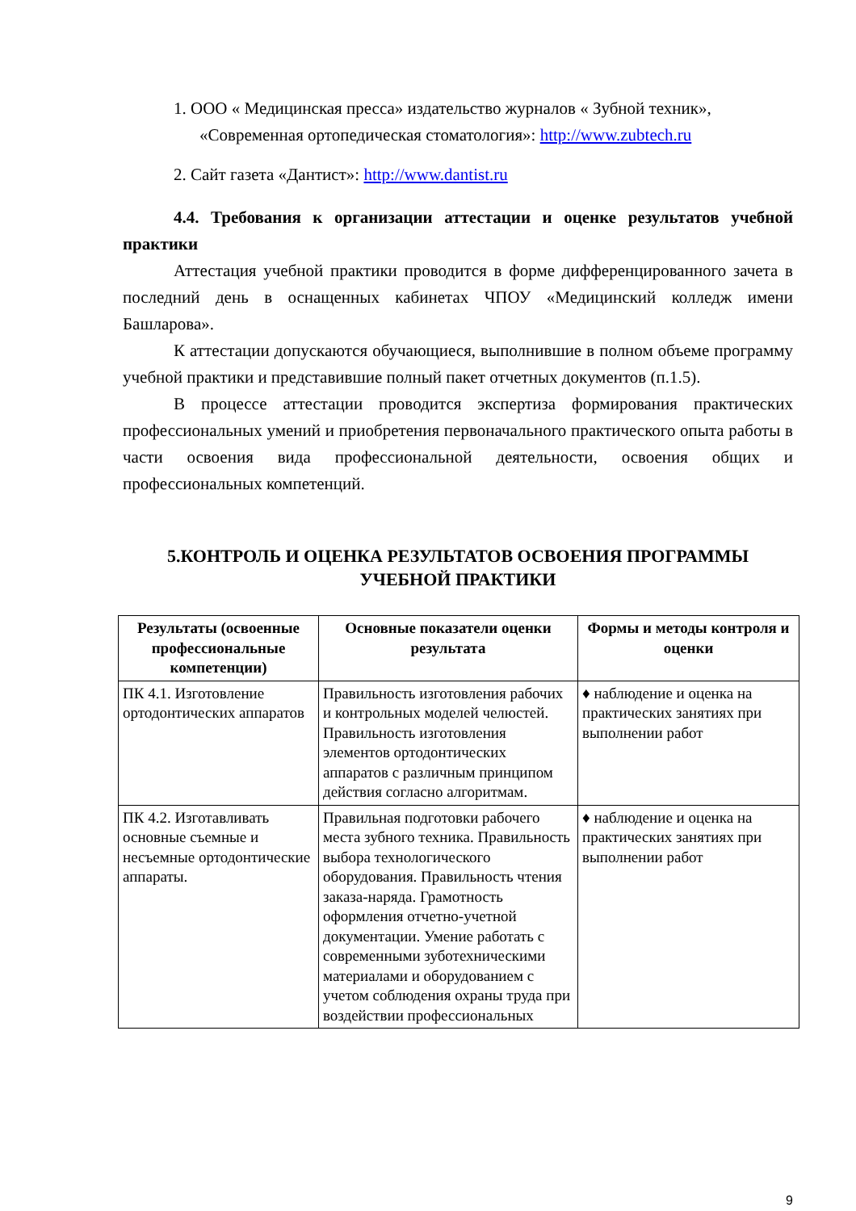1. ООО « Медицинская пресса» издательство журналов « Зубной техник», «Современная ортопедическая стоматология»: http://www.zubtech.ru
2. Сайт газета «Дантист»: http://www.dantist.ru
4.4. Требования к организации аттестации и оценке результатов учебной практики
Аттестация учебной практики проводится в форме дифференцированного зачета в последний день в оснащенных кабинетах ЧПОУ «Медицинский колледж имени Башларова».
К аттестации допускаются обучающиеся, выполнившие в полном объеме программу учебной практики и представившие полный пакет отчетных документов (п.1.5).
В процессе аттестации проводится экспертиза формирования практических профессиональных умений и приобретения первоначального практического опыта работы в части освоения вида профессиональной деятельности, освоения общих и профессиональных компетенций.
5.КОНТРОЛЬ И ОЦЕНКА РЕЗУЛЬТАТОВ ОСВОЕНИЯ ПРОГРАММЫ УЧЕБНОЙ ПРАКТИКИ
| Результаты (освоенные профессиональные компетенции) | Основные показатели оценки результата | Формы и методы контроля и оценки |
| --- | --- | --- |
| ПК 4.1. Изготовление ортодонтических аппаратов | Правильность изготовления рабочих и контрольных моделей челюстей. Правильность изготовления элементов ортодонтических аппаратов с различным принципом действия согласно алгоритмам. | ♦ наблюдение и оценка на практических занятиях при выполнении работ |
| ПК 4.2. Изготавливать основные съемные и несъемные ортодонтические аппараты. | Правильная подготовки рабочего места зубного техника. Правильность выбора технологического оборудования. Правильность чтения заказа-наряда. Грамотность оформления отчетно-учетной документации. Умение работать с современными зуботехническими материалами и оборудованием с учетом соблюдения охраны труда при воздействии профессиональных | ♦ наблюдение и оценка на практических занятиях при выполнении работ |
9